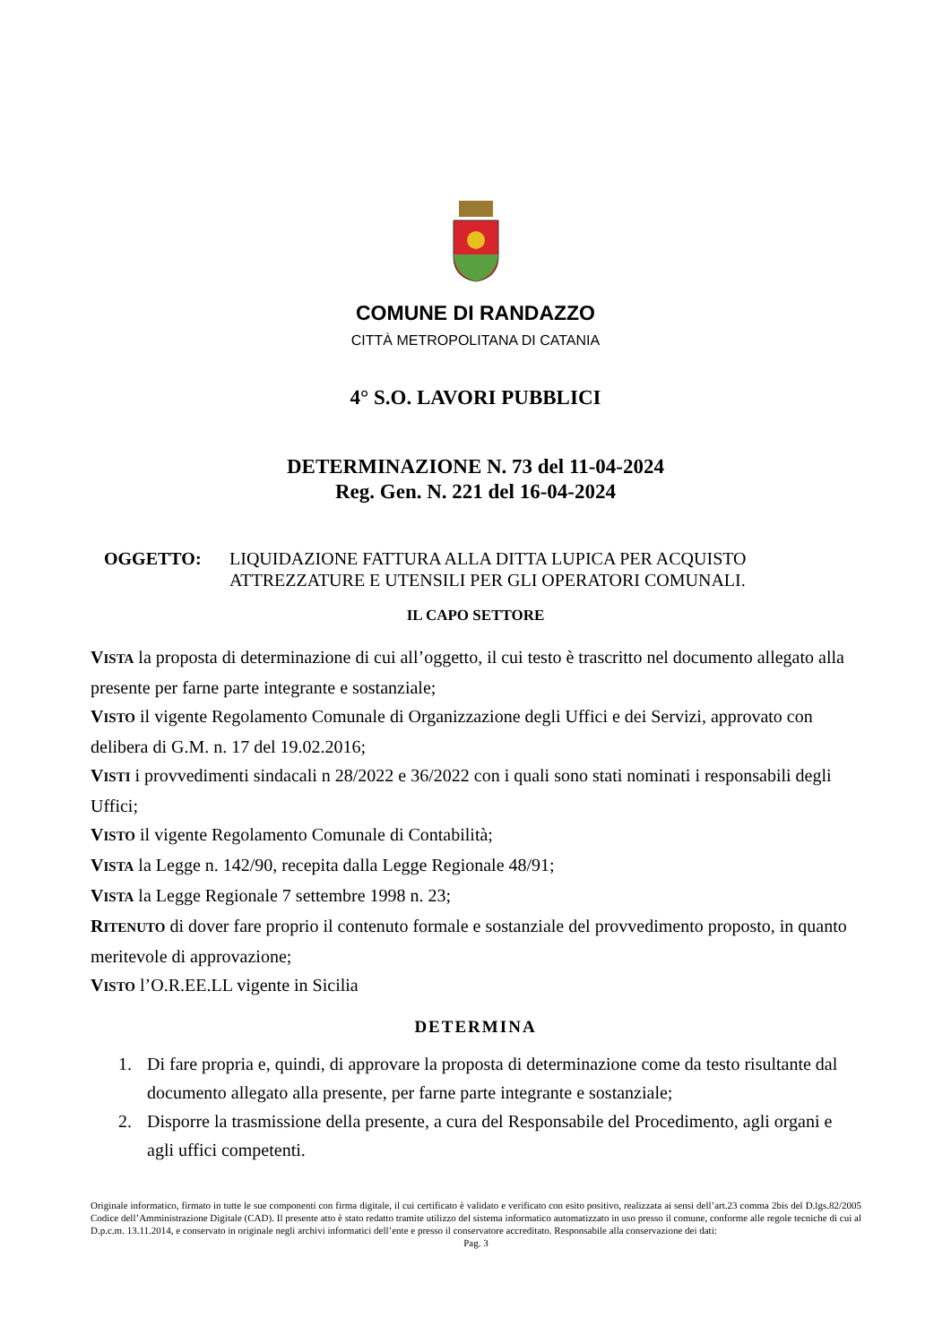COMUNE DI RANDAZZO
CITTÀ METROPOLITANA DI CATANIA
4° S.O. LAVORI PUBBLICI
DETERMINAZIONE N. 73 del 11-04-2024
Reg. Gen. N. 221 del 16-04-2024
OGGETTO: LIQUIDAZIONE FATTURA ALLA DITTA LUPICA PER ACQUISTO ATTREZZATURE E UTENSILI PER GLI OPERATORI COMUNALI.
IL CAPO SETTORE
VISTA la proposta di determinazione di cui all’oggetto, il cui testo è trascritto nel documento allegato alla presente per farne parte integrante e sostanziale;
VISTO il vigente Regolamento Comunale di Organizzazione degli Uffici e dei Servizi, approvato con delibera di G.M. n. 17 del 19.02.2016;
VISTI i provvedimenti sindacali n 28/2022 e 36/2022 con i quali sono stati nominati i responsabili degli Uffici;
VISTO il vigente Regolamento Comunale di Contabilità;
VISTA la Legge n. 142/90, recepita dalla Legge Regionale 48/91;
VISTA la Legge Regionale 7 settembre 1998 n. 23;
RITENUTO di dover fare proprio il contenuto formale e sostanziale del provvedimento proposto, in quanto meritevole di approvazione;
VISTO l’O.R.EE.LL vigente in Sicilia
DETERMINA
1. Di fare propria e, quindi, di approvare la proposta di determinazione come da testo risultante dal documento allegato alla presente, per farne parte integrante e sostanziale;
2. Disporre la trasmissione della presente, a cura del Responsabile del Procedimento, agli organi e agli uffici competenti.
Originale informatico, firmato in tutte le sue componenti con firma digitale, il cui certificato è validato e verificato con esito positivo, realizzata ai sensi dell’art.23 comma 2bis del D.lgs.82/2005 Codice dell’Amministrazione Digitale (CAD). Il presente atto è stato redatto tramite utilizzo del sistema informatico automatizzato in uso presso il comune, conforme alle regole tecniche di cui al D.p.c.m. 13.11.2014, e conservato in originale negli archivi informatici dell’ente e presso il conservatore accreditato. Responsabile alla conservazione dei dati:
Pag. 3